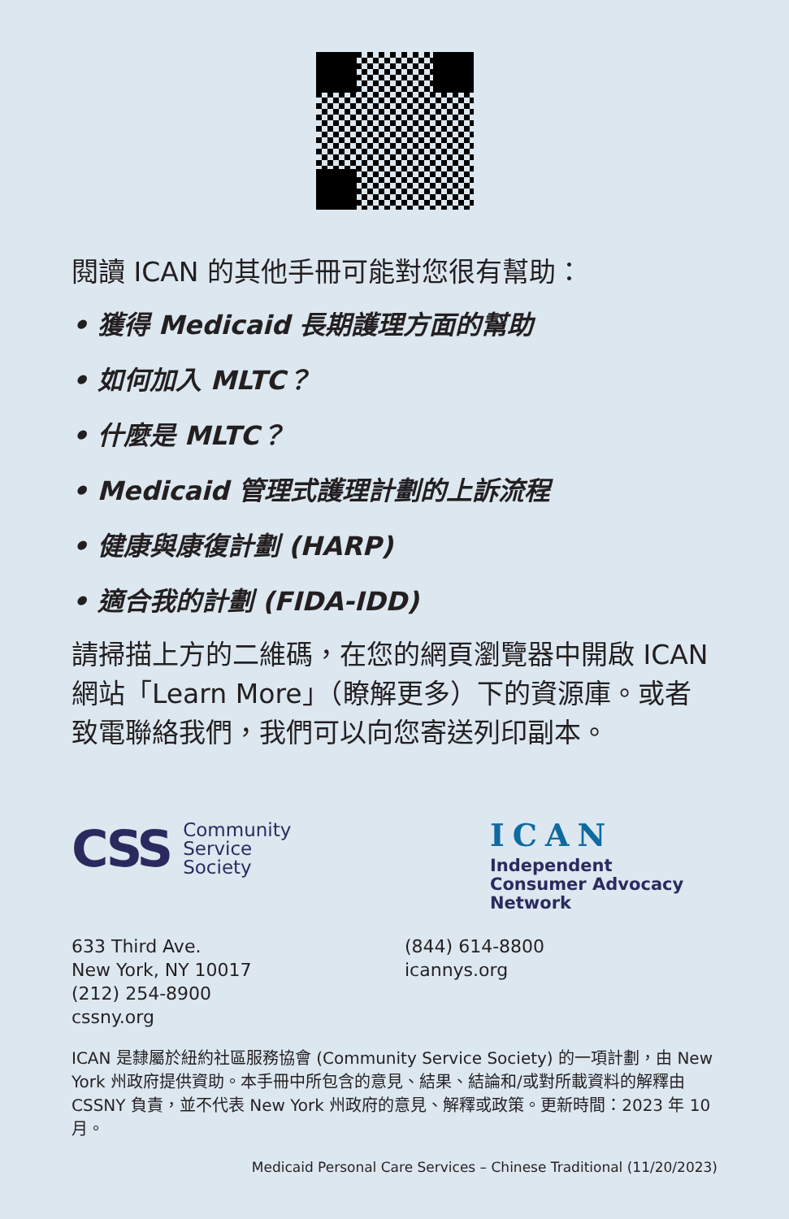閱讀 ICAN 的其他手冊可能對您很有幫助：
• 獲得 Medicaid 長期護理方面的幫助
• 如何加入 MLTC？
• 什麼是 MLTC？
• Medicaid 管理式護理計劃的上訴流程
• 健康與康復計劃 (HARP)
• 適合我的計劃 (FIDA-IDD)
請掃描上方的二維碼，在您的網頁瀏覽器中開啟 ICAN 網站「Learn More」（瞭解更多）下的資源庫。或者致電聯絡我們，我們可以向您寄送列印副本。
CSS Community
Service
Society
ICAN
Independent
Consumer Advocacy
Network
633 Third Ave.
New York, NY 10017
(212) 254-8900
cssny.org
(844) 614-8800
icannys.org
ICAN 是隸屬於紐約社區服務協會 (Community Service Society) 的一項計劃，由 New York 州政府提供資助。本手冊中所包含的意見、結果、結論和/或對所載資料的解釋由 CSSNY 負責，並不代表 New York 州政府的意見、解釋或政策。更新時間：2023 年 10 月。
Medicaid Personal Care Services – Chinese Traditional (11/20/2023)